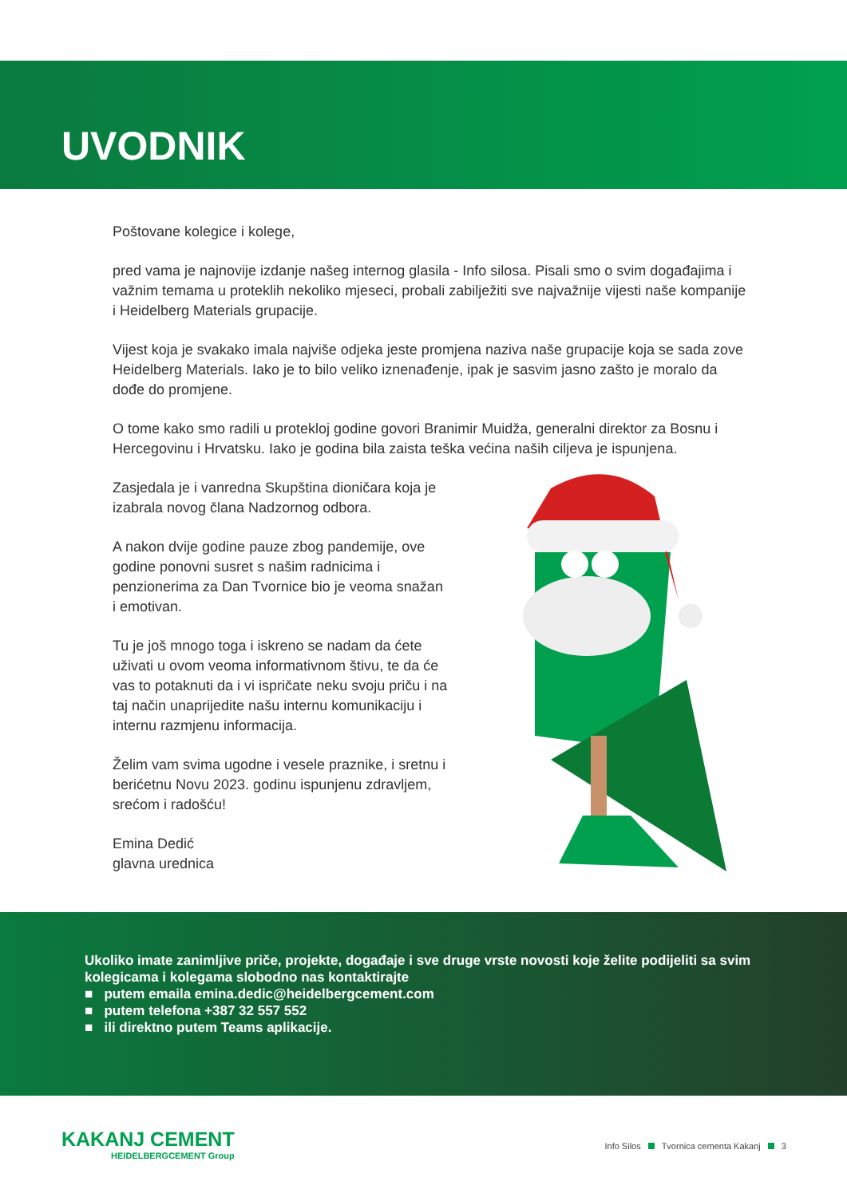UVODNIK
Poštovane kolegice i kolege,
pred vama je najnovije izdanje našeg internog glasila - Info silosa. Pisali smo o svim događajima i važnim temama u proteklih nekoliko mjeseci, probali zabilježiti sve najvažnije vijesti naše kompanije i Heidelberg Materials grupacije.
Vijest koja je svakako imala najviše odjeka jeste promjena naziva naše grupacije koja se sada zove Heidelberg Materials. Iako je to bilo veliko iznenađenje, ipak je sasvim jasno zašto je moralo da dođe do promjene.
O tome kako smo radili u protekloj godine govori Branimir Muidža, generalni direktor za Bosnu i Hercegovinu i Hrvatsku. Iako je godina bila zaista teška većina naših ciljeva je ispunjena.
Zasjedala je i vanredna Skupština dioničara koja je izabrala novog člana Nadzornog odbora.
A nakon dvije godine pauze zbog pandemije, ove godine ponovni susret s našim radnicima i penzionerima za Dan Tvornice bio je veoma snažan i emotivan.
Tu je još mnogo toga i iskreno se nadam da ćete uživati u ovom veoma informativnom štivu, te da će vas to potaknuti da i vi ispričate neku svoju priču i na taj način unaprijedite našu internu komunikaciju i internu razmjenu informacija.
Želim vam svima ugodne i vesele praznike, i sretnu i berićetnu Novu 2023. godinu ispunjenu zdravljem, srećom i radošću!
Emina Dedić
glavna urednica
Ukoliko imate zanimljive priče, projekte, događaje i sve druge vrste novosti koje želite podijeliti sa svim kolegicama i kolegama slobodno nas kontaktirajte
■ putem emaila emina.dedic@heidelbergcement.com
■ putem telefona +387 32 557 552
■ ili direktno putem Teams aplikacije.
KAKANJ CEMENT
HEIDELBERGCEMENT Group
Info Silos Tvornica cementa Kakanj 3